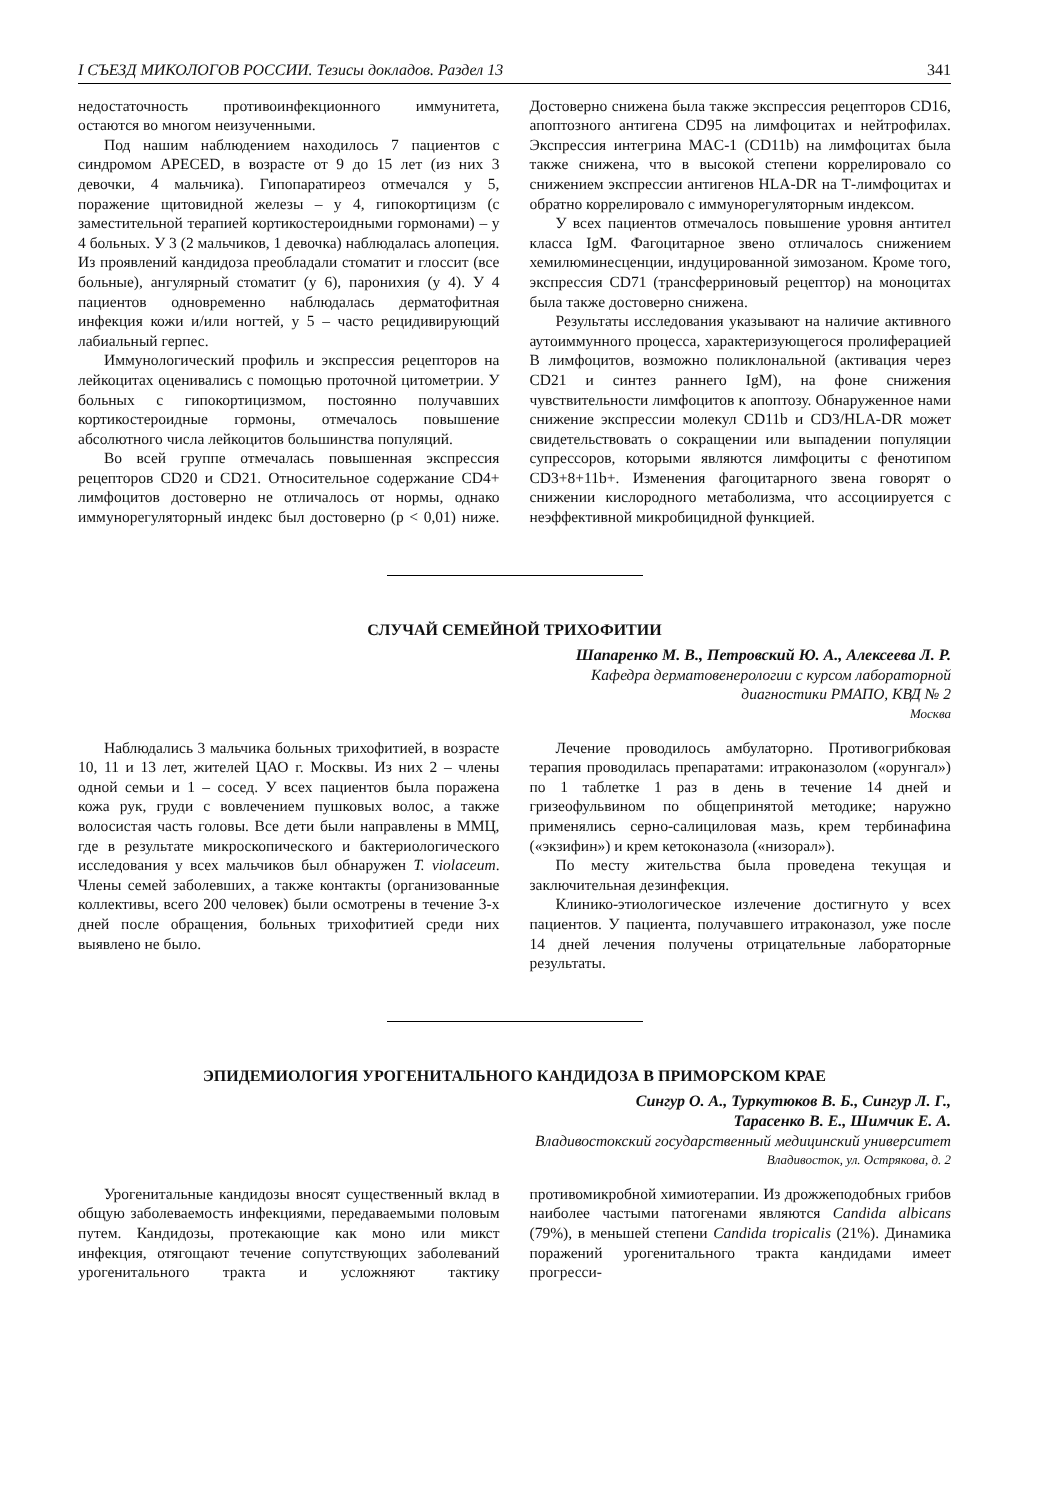I СЪЕЗД МИКОЛОГОВ РОССИИ. Тезисы докладов. Раздел 13 341
недостаточность противоинфекционного иммунитета, остаются во многом неизученными.
Под нашим наблюдением находилось 7 пациентов с синдромом APECED, в возрасте от 9 до 15 лет (из них 3 девочки, 4 мальчика). Гипопаратиреоз отмечался у 5, поражение щитовидной железы – у 4, гипокортицизм (с заместительной терапией кортикостероидными гормонами) – у 4 больных. У 3 (2 мальчиков, 1 девочка) наблюдалась алопеция. Из проявлений кандидоза преобладали стоматит и глоссит (все больные), ангулярный стоматит (у 6), паронихия (у 4). У 4 пациентов одновременно наблюдалась дерматофитная инфекция кожи и/или ногтей, у 5 – часто рецидивирующий лабиальный герпес.
Иммунологический профиль и экспрессия рецепторов на лейкоцитах оценивались с помощью проточной цитометрии. У больных с гипокортицизмом, постоянно получавших кортикостероидные гормоны, отмечалось повышение абсолютного числа лейкоцитов большинства популяций.
Во всей группе отмечалась повышенная экспрессия рецепторов CD20 и CD21. Относительное содержание CD4+ лимфоцитов достоверно не отличалось от нормы, однако иммунорегуляторный индекс был достоверно (р < 0,01) ниже. Достоверно снижена была также экспрессия рецепторов CD16, апоптозного антигена CD95 на лимфоцитах и нейтрофилах. Экспрессия интегрина MAC-1 (CD11b) на лимфоцитах была также снижена, что в высокой степени коррелировало со снижением экспрессии антигенов HLA-DR на Т-лимфоцитах и обратно коррелировало с иммунорегуляторным индексом.
У всех пациентов отмечалось повышение уровня антител класса IgM. Фагоцитарное звено отличалось снижением хемилюминесценции, индуцированной зимозаном. Кроме того, экспрессия CD71 (трансферриновый рецептор) на моноцитах была также достоверно снижена.
Результаты исследования указывают на наличие активного аутоиммунного процесса, характеризующегося пролиферацией В лимфоцитов, возможно поликлональной (активация через CD21 и синтез раннего IgM), на фоне снижения чувствительности лимфоцитов к апоптозу. Обнаруженное нами снижение экспрессии молекул CD11b и CD3/HLA-DR может свидетельствовать о сокращении или выпадении популяции супрессоров, которыми являются лимфоциты с фенотипом CD3+8+11b+. Изменения фагоцитарного звена говорят о снижении кислородного метаболизма, что ассоциируется с неэффективной микробицидной функцией.
СЛУЧАЙ СЕМЕЙНОЙ ТРИХОФИТИИ
Шапаренко М. В., Петровский Ю. А., Алексеева Л. Р.
Кафедра дерматовенерологии с курсом лабораторной
диагностики РМАПО, КВД № 2
Москва
Наблюдались 3 мальчика больных трихофитией, в возрасте 10, 11 и 13 лет, жителей ЦАО г. Москвы. Из них 2 – члены одной семьи и 1 – сосед. У всех пациентов была поражена кожа рук, груди с вовлечением пушковых волос, а также волосистая часть головы. Все дети были направлены в ММЦ, где в результате микроскопического и бактериологического исследования у всех мальчиков был обнаружен T. violaceum. Члены семей заболевших, а также контакты (организованные коллективы, всего 200 человек) были осмотрены в течение 3-х дней после обращения, больных трихофитией среди них выявлено не было.
Лечение проводилось амбулаторно. Противогрибковая терапия проводилась препаратами: итраконазолом («орунгал») по 1 таблетке 1 раз в день в течение 14 дней и гризеофульвином по общепринятой методике; наружно применялись серно-салициловая мазь, крем тербинафина («экзифин») и крем кетоконазола («низорал»).
По месту жительства была проведена текущая и заключительная дезинфекция.
Клинико-этиологическое излечение достигнуто у всех пациентов. У пациента, получавшего итраконазол, уже после 14 дней лечения получены отрицательные лабораторные результаты.
ЭПИДЕМИОЛОГИЯ УРОГЕНИТАЛЬНОГО КАНДИДОЗА В ПРИМОРСКОМ КРАЕ
Сингур О. А., Туркутюков В. Б., Сингур Л. Г.,
Тарасенко В. Е., Шимчик Е. А.
Владивостокский государственный медицинский университет
Владивосток, ул. Острякова, д. 2
Урогенитальные кандидозы вносят существенный вклад в общую заболеваемость инфекциями, передаваемыми половым путем. Кандидозы, протекающие как моно или микст инфекция, отягощают течение сопутствующих заболеваний урогенитального тракта и усложняют тактику противомикробной химиотерапии. Из дрожжеподобных грибов наиболее частыми патогенами являются Candida albicans (79%), в меньшей степени Candida tropicalis (21%). Динамика поражений урогенитального тракта кандидами имеет прогресси-